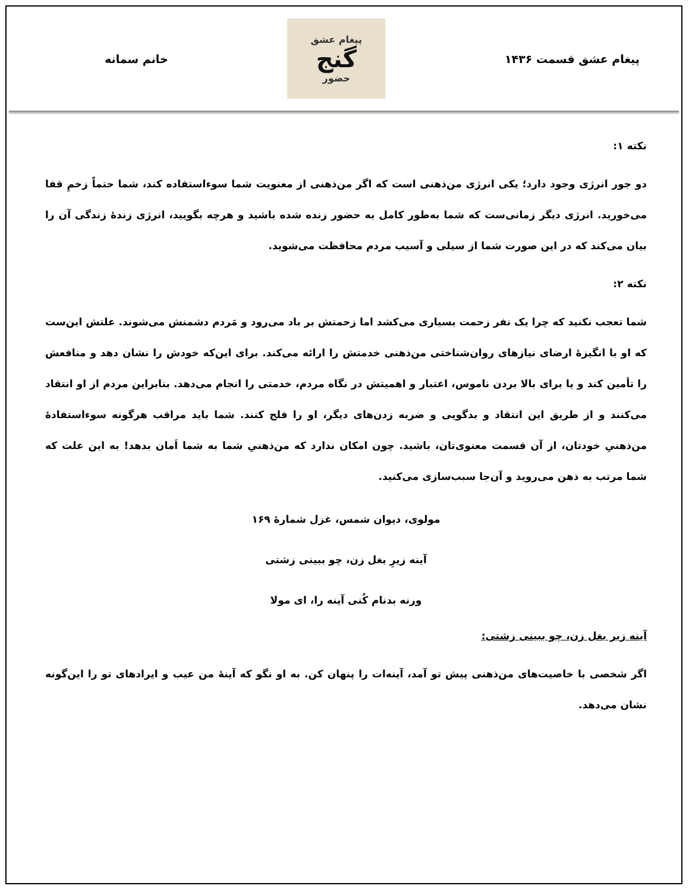پیغام عشق قسمت ۱۴۳۶
پیغام عشق
گنج
حضور
خانم سمانه
نکته ۱:
دو جور انرژی وجود دارد؛ یکی انرژی من‌ذهنی است که اگر من‌ذهنی از معنویت شما سوءاستفاده کند، شما حتماً زخمِ قفا می‌خورید. انرژی دیگر زمانی‌ست که شما به‌طور کامل به حضور زنده شده باشید و هرچه بگویید، انرژی زندهٔ زندگی آن را بیان می‌کند که در این صورت شما از سیلی و آسیب مردم محافظت می‌شوید.
نکته ۲:
شما تعجب نکنید که چرا یک نفر زحمت بسیاری می‌کشد اما زحمتش بر باد می‌رود و مَردم دشمنش می‌شوند. علتش این‌ست که او با انگیزهٔ ارضای نیازهای روان‌شناختی من‌ذهنی خدمتش را ارائه می‌کند. برای این‌که خودش را نشان دهد و منافعش را تأمین کند و یا برای بالا بردن ناموس، اعتبار و اهمیتش در نگاه مردم، خدمتی را انجام می‌دهد. بنابراین مردم از او انتقاد می‌کنند و از طریق این انتقاد و بدگویی و ضربه زدن‌های دیگر، او را فلج کنند. شما باید مراقب هرگونه سوءاستفادهٔ من‌ذهنیِ خودتان، از آن قسمت معنوی‌تان، باشید. چون امکان ندارد که من‌ذهنیِ شما به شما اَمان بدهد! به این علت که شما مرتب به ذهن می‌روید و آن‌جا سبب‌سازی می‌کنید.
مولوی، دیوان شمس، غزل شمارهٔ ۱۶۹
آینه زیرِ بغل زن، چو ببینی زشتی
ورنه بدنام کُنی آینه را، ای مولا
آینه زیر بغل زن، چو ببینی زشتی:
اگر شخصی با خاصیت‌های من‌ذهنی پیش تو آمد، آینه‌ات را پنهان کن. به او نگو که آینهٔ من عیب و ایرادهای تو را این‌گونه نشان می‌دهد.